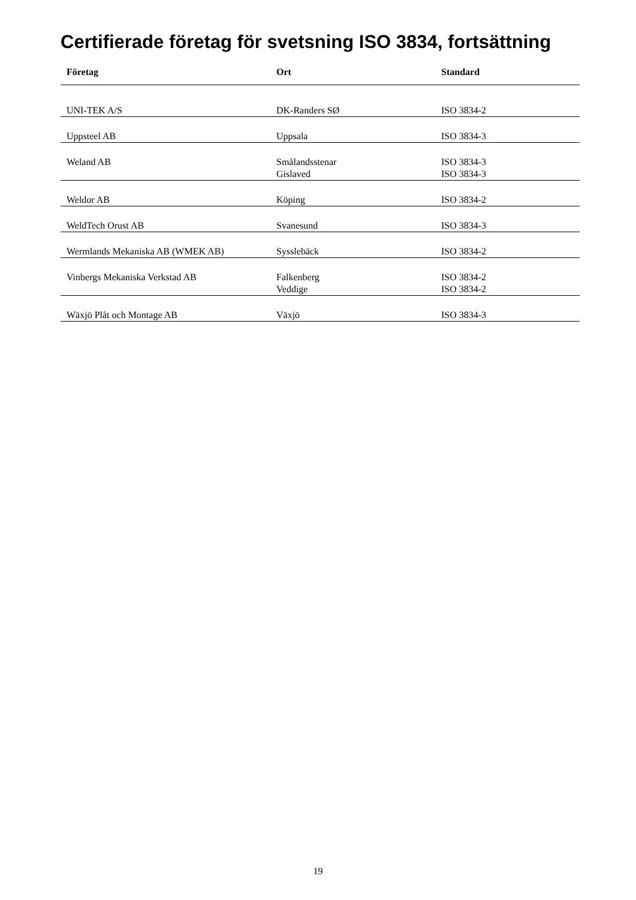Certifierade företag för svetsning ISO 3834, fortsättning
| Företag | Ort | Standard |
| --- | --- | --- |
| UNI-TEK A/S | DK-Randers SØ | ISO 3834-2 |
| Uppsteel AB | Uppsala | ISO 3834-3 |
| Weland AB | Smålandsstenar Gislaved | ISO 3834-3 ISO 3834-3 |
| Weldor AB | Köping | ISO 3834-2 |
| WeldTech Orust AB | Svanesund | ISO 3834-3 |
| Wermlands Mekaniska AB (WMEK AB) | Sysslebäck | ISO 3834-2 |
| Vinbergs Mekaniska Verkstad AB | Falkenberg Veddige | ISO 3834-2 ISO 3834-2 |
| Wäxjö Plåt och Montage AB | Växjö | ISO 3834-3 |
19